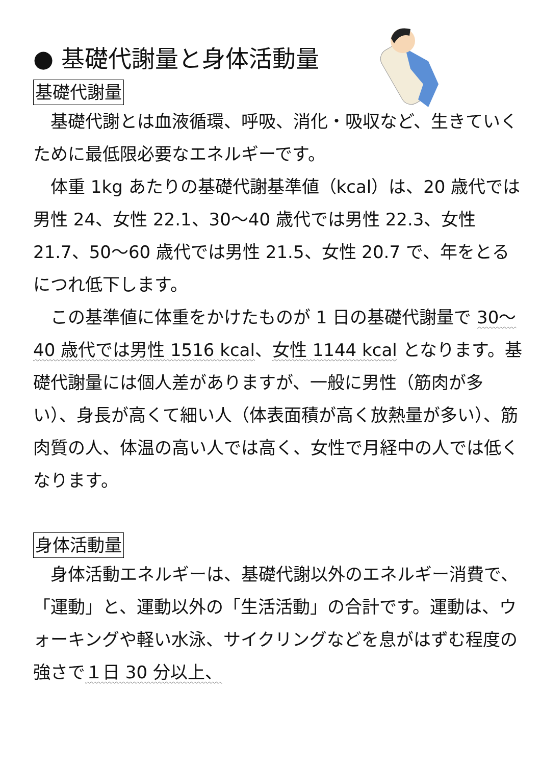● 基礎代謝量と身体活動量
基礎代謝量
　基礎代謝とは血液循環、呼吸、消化・吸収など、生きていくために最低限必要なエネルギーです。
　体重 1kg あたりの基礎代謝基準値（kcal）は、20 歳代では男性 24、女性 22.1、30～40 歳代では男性 22.3、女性 21.7、50～60 歳代では男性 21.5、女性 20.7 で、年をとるにつれ低下します。
　この基準値に体重をかけたものが 1 日の基礎代謝量で 30～40 歳代では男性 1516 kcal、女性 1144 kcal となります。基礎代謝量には個人差がありますが、一般に男性（筋肉が多い）、身長が高くて細い人（体表面積が高く放熱量が多い）、筋肉質の人、体温の高い人では高く、女性で月経中の人では低くなります。
身体活動量
　身体活動エネルギーは、基礎代謝以外のエネルギー消費で、「運動」と、運動以外の「生活活動」の合計です。運動は、ウォーキングや軽い水泳、サイクリングなどを息がはずむ程度の強さで１日 30 分以上、